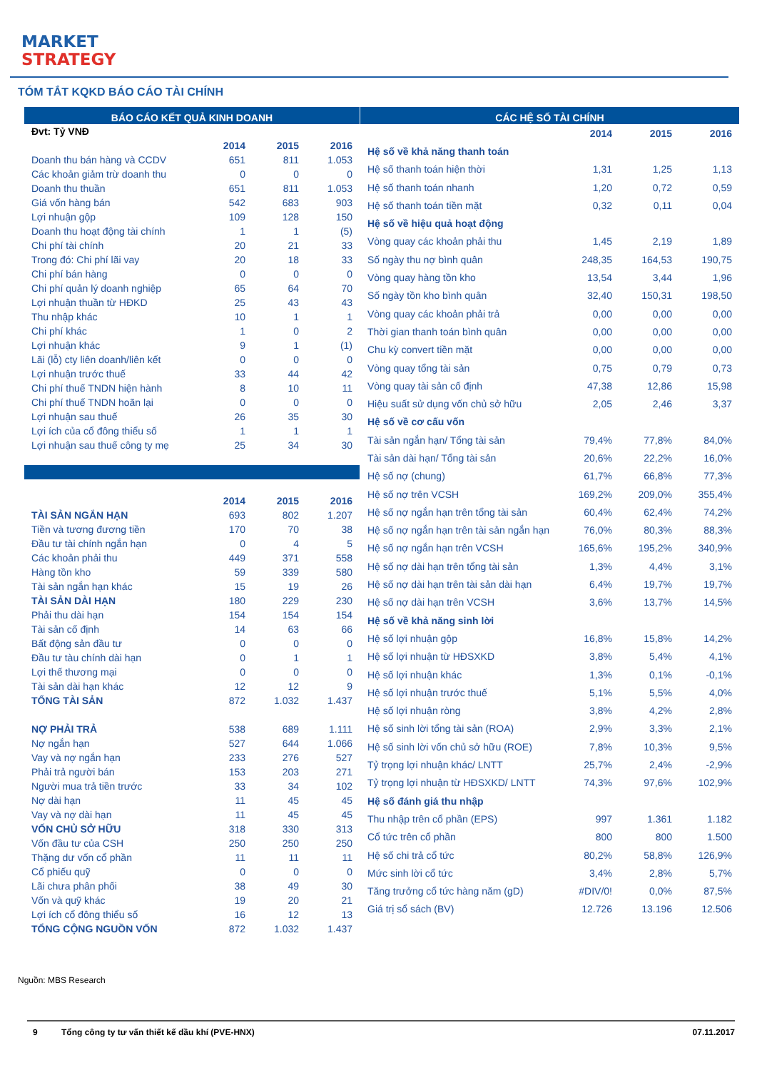MARKET
STRATEGY
TÓM TẮT KQKD BÁO CÁO TÀI CHÍNH
BÁO CÁO KẾT QUẢ KINH DOANH
| Đvt: Tỷ VNĐ | | | |
| | 2014 | 2015 | 2016 |
| Doanh thu bán hàng và CCDV | 651 | 811 | 1.053 |
| Các khoản giảm trừ doanh thu | 0 | 0 | 0 |
| Doanh thu thuần | 651 | 811 | 1.053 |
| Giá vốn hàng bán | 542 | 683 | 903 |
| Lợi nhuận gộp | 109 | 128 | 150 |
| Doanh thu hoạt động tài chính | 1 | 1 | (5) |
| Chi phí tài chính | 20 | 21 | 33 |
| Trong đó: Chi phí lãi vay | 20 | 18 | 33 |
| Chi phí bán hàng | 0 | 0 | 0 |
| Chi phí quản lý doanh nghiệp | 65 | 64 | 70 |
| Lợi nhuận thuần từ HĐKD | 25 | 43 | 43 |
| Thu nhập khác | 10 | 1 | 1 |
| Chi phí khác | 1 | 0 | 2 |
| Lợi nhuận khác | 9 | 1 | (1) |
| Lãi (lỗ) cty liên doanh/liên kết | 0 | 0 | 0 |
| Lợi nhuận trước thuế | 33 | 44 | 42 |
| Chi phí thuế TNDN hiện hành | 8 | 10 | 11 |
| Chi phí thuế TNDN hoãn lại | 0 | 0 | 0 |
| Lợi nhuận sau thuế | 26 | 35 | 30 |
| Lợi ích của cổ đông thiểu số | 1 | 1 | 1 |
| Lợi nhuận sau thuế công ty mẹ | 25 | 34 | 30 |
| | 2014 | 2015 | 2016 |
| TÀI SẢN NGẮN HẠN | 693 | 802 | 1.207 |
| Tiền và tương đương tiền | 170 | 70 | 38 |
| Đầu tư tài chính ngắn hạn | 0 | 4 | 5 |
| Các khoản phải thu | 449 | 371 | 558 |
| Hàng tồn kho | 59 | 339 | 580 |
| Tài sản ngắn hạn khác | 15 | 19 | 26 |
| TÀI SẢN DÀI HẠN | 180 | 229 | 230 |
| Phải thu dài hạn | 154 | 154 | 154 |
| Tài sản cố định | 14 | 63 | 66 |
| Bất động sản đầu tư | 0 | 0 | 0 |
| Đầu tư tàu chính dài hạn | 0 | 1 | 1 |
| Lợi thế thương mại | 0 | 0 | 0 |
| Tài sản dài hạn khác | 12 | 12 | 9 |
| TỔNG TÀI SẢN | 872 | 1.032 | 1.437 |
| NỢ PHẢI TRẢ | 538 | 689 | 1.111 |
| Nợ ngắn hạn | 527 | 644 | 1.066 |
| Vay và nợ ngắn hạn | 233 | 276 | 527 |
| Phải trả người bán | 153 | 203 | 271 |
| Người mua trả tiền trước | 33 | 34 | 102 |
| Nợ dài hạn | 11 | 45 | 45 |
| Vay và nợ dài hạn | 11 | 45 | 45 |
| VỐN CHỦ SỞ HỮU | 318 | 330 | 313 |
| Vốn đầu tư của CSH | 250 | 250 | 250 |
| Thặng dư vốn cổ phần | 11 | 11 | 11 |
| Cổ phiếu quỹ | 0 | 0 | 0 |
| Lãi chưa phân phối | 38 | 49 | 30 |
| Vốn và quỹ khác | 19 | 20 | 21 |
| Lợi ích cổ đông thiểu số | 16 | 12 | 13 |
| TỔNG CỘNG NGUỒN VỐN | 872 | 1.032 | 1.437 |
CÁC HỆ SỐ TÀI CHÍNH
| | 2014 | 2015 | 2016 |
| Hệ số về khả năng thanh toán | | | |
| Hệ số thanh toán hiện thời | 1,31 | 1,25 | 1,13 |
| Hệ số thanh toán nhanh | 1,20 | 0,72 | 0,59 |
| Hệ số thanh toán tiền mặt | 0,32 | 0,11 | 0,04 |
| Hệ số về hiệu quả hoạt động | | | |
| Vòng quay các khoản phải thu | 1,45 | 2,19 | 1,89 |
| Số ngày thu nợ bình quân | 248,35 | 164,53 | 190,75 |
| Vòng quay hàng tồn kho | 13,54 | 3,44 | 1,96 |
| Số ngày tồn kho bình quân | 32,40 | 150,31 | 198,50 |
| Vòng quay các khoản phải trả | 0,00 | 0,00 | 0,00 |
| Thời gian thanh toán bình quân | 0,00 | 0,00 | 0,00 |
| Chu kỳ convert tiền mặt | 0,00 | 0,00 | 0,00 |
| Vòng quay tổng tài sản | 0,75 | 0,79 | 0,73 |
| Vòng quay tài sản cố định | 47,38 | 12,86 | 15,98 |
| Hiệu suất sử dụng vốn chủ sở hữu | 2,05 | 2,46 | 3,37 |
| Hệ số về cơ cấu vốn | | | |
| Tài sản ngắn hạn/ Tổng tài sản | 79,4% | 77,8% | 84,0% |
| Tài sản dài hạn/ Tổng tài sản | 20,6% | 22,2% | 16,0% |
| Hệ số nợ (chung) | 61,7% | 66,8% | 77,3% |
| Hệ số nợ trên VCSH | 169,2% | 209,0% | 355,4% |
| Hệ số nợ ngắn hạn trên tổng tài sản | 60,4% | 62,4% | 74,2% |
| Hệ số nợ ngắn hạn trên tài sản ngắn hạn | 76,0% | 80,3% | 88,3% |
| Hệ số nợ ngắn hạn trên VCSH | 165,6% | 195,2% | 340,9% |
| Hệ số nợ dài hạn trên tổng tài sản | 1,3% | 4,4% | 3,1% |
| Hệ số nợ dài hạn trên tài sản dài hạn | 6,4% | 19,7% | 19,7% |
| Hệ số nợ dài hạn trên VCSH | 3,6% | 13,7% | 14,5% |
| Hệ số về khả năng sinh lời | | | |
| Hệ số lợi nhuận gộp | 16,8% | 15,8% | 14,2% |
| Hệ số lợi nhuận từ HĐSXKD | 3,8% | 5,4% | 4,1% |
| Hệ số lợi nhuận khác | 1,3% | 0,1% | -0,1% |
| Hệ số lợi nhuận trước thuế | 5,1% | 5,5% | 4,0% |
| Hệ số lợi nhuận ròng | 3,8% | 4,2% | 2,8% |
| Hệ số sinh lời tổng tài sản (ROA) | 2,9% | 3,3% | 2,1% |
| Hệ số sinh lời vốn chủ sở hữu (ROE) | 7,8% | 10,3% | 9,5% |
| Tỷ trọng lợi nhuận khác/ LNTT | 25,7% | 2,4% | -2,9% |
| Tỷ trọng lợi nhuận từ HĐSXKD/ LNTT | 74,3% | 97,6% | 102,9% |
| Hệ số đánh giá thu nhập | | | |
| Thu nhập trên cổ phần (EPS) | 997 | 1.361 | 1.182 |
| Cổ tức trên cổ phần | 800 | 800 | 1.500 |
| Hệ số chi trả cổ tức | 80,2% | 58,8% | 126,9% |
| Mức sinh lời cổ tức | 3,4% | 2,8% | 5,7% |
| Tăng trưởng cổ tức hàng năm (gD) | #DIV/0! | 0,0% | 87,5% |
| Giá trị sổ sách (BV) | 12.726 | 13.196 | 12.506 |
Nguồn: MBS Research
9 Tổng công ty tư vấn thiết kế dầu khí (PVE-HNX) 07.11.2017